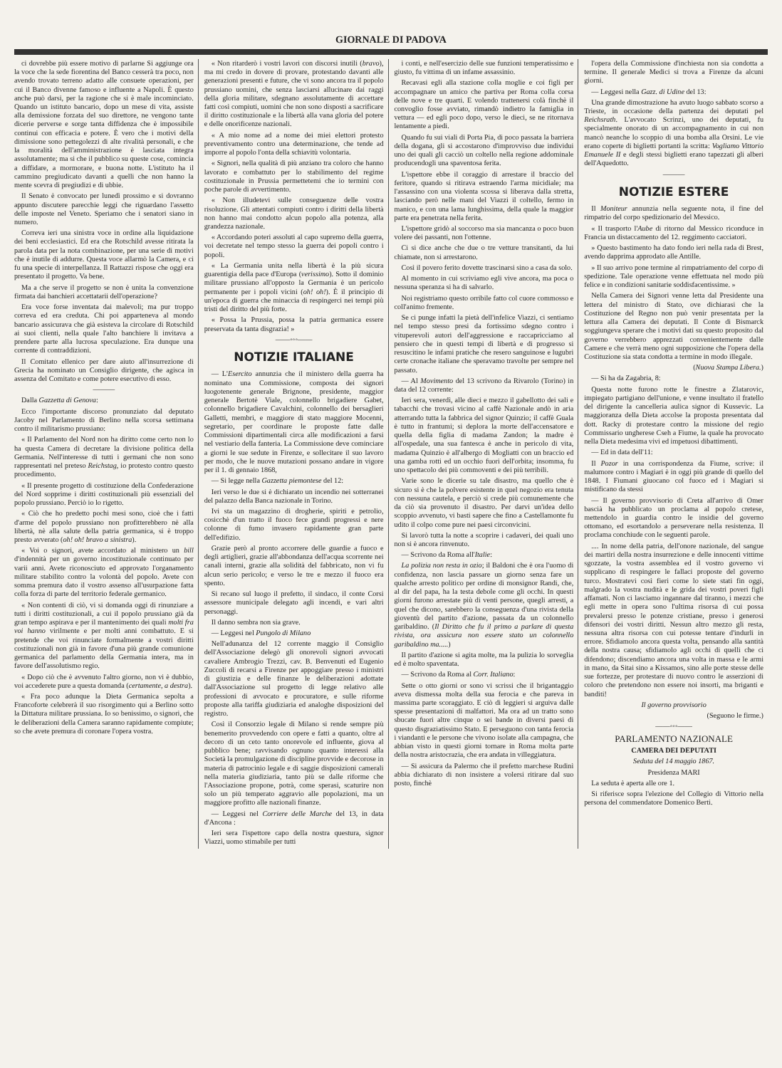GIORNALE DI PADOVA
ci dovrebbe più essere motivo di parlarne Si aggiunge ora la voce che la sede fiorentina del Banco cesserà tra poco, non avendo trovato terreno adatto alle consuete operazioni, per cui il Banco divenne famoso e influente a Napoli. È questo anche può darsi, per la ragione che si è male incominciato. Quando un istituto bancario, dopo un mese di vita, assiste alla demissione forzata del suo direttore, ne vengono tante dicerie perverse e sorge tanta diffidenza che è impossibile continui con efficacia e potere. È vero che i motivi della dimissione sono pettegolezzi di alte rivalità personali, e che la moralità dell'amministrazione è lasciata integra assolutamente; ma si che il pubblico su queste cose, comincia a diffidare, a mormorare, e buona notte. L'istituto ha il cammino pregiudicato davanti a quelli che non hanno la mente scevra di pregiudizi e di ubbie.
Il Senato è convocato per lunedì prossimo e si dovranno appunto discutere parecchie leggi che riguardano l'assetto delle imposte nel Veneto. Speriamo che i senatori siano in numero.
Correva ieri una sinistra voce in ordine alla liquidazione dei beni ecclesiastici. Ed era che Rotschild avesse ritirata la parola data per la nota combinazione, per una serie di motivi che è inutile di addurre. Questa voce allarmò la Camera, e ci fu una specie di interpellanza. Il Rattazzi rispose che oggi era presentato il progetto. Va bene.
Ma a che serve il progetto se non è unita la convenzione firmata dai banchieri accettatarii dell'operazione?
Era voce forse inventata dai malevoli; ma pur troppo correva ed era creduta. Chi poi apparteneva al mondo bancario assicurava che già esisteva la circolare di Rotschild ai suoi clienti, nella quale l'alto banchiere li invitava a prendere parte alla lucrosa speculazione. Era dunque una corrente di contraddizioni.
Il Comitato ellenico per dare aiuto all'insurrezione di Grecia ha nominato un Consiglio dirigente, che agisca in assenza del Comitato e come potere esecutivo di esso.
———
Dalla Gazzetta di Genova:
Ecco l'importante discorso pronunziato dal deputato Jacoby nel Parlamento di Berlino nella scorsa settimana contro il militarismo prussiano:
« Il Parlamento del Nord non ha diritto come certo non lo ha questa Camera di decretare la divisione politica della Germania. Nell'interesse di tutti i germani che non sono rappresentati nel preteso Reichstag, io protesto contro questo procedimento.
« Il presente progetto di costituzione della Confederazione del Nord sopprime i diritti costituzionali più essenziali del popolo prussiano. Perciò io lo rigetto.
« Ciò che ho predetto pochi mesi sono, cioè che i fatti d'arme del popolo prussiano non profitterebbero nè alla libertà, nè alla salute della patria germanica, si è troppo presto avverato (oh! oh! bravo a sinistra).
« Voi o signori, avete accordato al ministero un bill d'indennità per un governo incostituzionale continuato per varii anni. Avete riconosciuto ed approvato l'organamento militare stabilito contro la volontà del popolo. Avete con somma premura dato il vostro assenso all'usurpazione fatta colla forza di parte del territorio federale germanico.
« Non contenti di ciò, vi si domanda oggi di rinunziare a tutti i diritti costituzionali, a cui il popolo prussiano già da gran tempo aspirava e per il mantenimento dei quali molti fra voi hanno virilmente e per molti anni combattuto. E si pretende che voi rinunciate formalmente a vostri diritti costituzionali non già in favore d'una più grande comunione germanica del parlamento della Germania intera, ma in favore dell'assolutismo regio.
« Dopo ciò che è avvenuto l'altro giorno, non vi è dubbio, voi accederete pure a questa domanda (certamente, a destra).
« Fra poco adunque la Dieta Germanica sepolta a Francoforte celebrerà il suo risorgimento qui a Berlino sotto la Dittatura militare prussiana. Io so benissimo, o signori, che le deliberazioni della Camera saranno rapidamente compiute; so che avete premura di coronare l'opera vostra.
« Non ritarderò i vostri lavori con discorsi inutili (bravo), ma mi credo in dovere di provare, protestando davanti alle generazioni presenti e future, che vi sono ancora tra il popolo prussiano uomini, che senza lasciarsi allucinare dai raggi della gloria militare, sdegnano assolutamente di accettare fatti così compiuti, uomini che non sono disposti a sacrificare il diritto costituzionale e la libertà alla vana gloria del potere e delle onorificenze nazionali.
« A mio nome ad a nome dei miei elettori protesto preventivamento contro una determinazione, che tende ad imporre al popolo l'onta della schiavitù volontaria.
« Signori, nella qualità di più anziano tra coloro che hanno lavorato e combattuto per lo stabilimento del regime costituzionale in Prussia permettetemi che io termini con poche parole di avvertimento.
« Non illudetevi sulle conseguenze delle vostra risoluzione. Gli attentati compiuti contro i diritti della libertà non hanno mai condotto alcun popolo alla potenza, alla grandezza nazionale.
« Accordando poteri assoluti al capo supremo della guerra, voi decretate nel tempo stesso la guerra dei popoli contro i popoli.
« La Germania unita nella libertà è la più sicura guarentigia della pace d'Europa (verissimo). Sotto il dominio militare prussiano all'opposto la Germania è un pericolo permanente per i popoli vicini (oh! oh!). È il principio di un'epoca di guerra che minaccia di respingerci nei tempi più tristi del diritto del più forte.
« Possa la Prussia, possa la patria germanica essere preservata da tanta disgrazia! »
——◦◦◦——
NOTIZIE ITALIANE
— L'Esercito annunzia che il ministero della guerra ha nominato una Commissione, composta dei signori luogotenente generale Brignone, presidente, maggior generale Bertotè Viale, colonnello brigadiere Gabet, colonnello brigadiere Cavalchini, colonnello dei bersaglieri Galletti, membri, e maggiore di stato maggiore Mocenni, segretario, per coordinare le proposte fatte dalle Commissioni dipartimentali circa alle modificazioni a farsi nel vestiario della fanteria. La Commissione deve cominciare a giorni le sue sedute in Firenze, e sollecitare il suo lavoro per modo, che le nuove mutazioni possano andare in vigore per il 1. di gennaio 1868,
— Si legge nella Gazzetta piemontese del 12:
Ieri verso le due si è dichiarato un incendio nei sotterranei del palazzo della Banca nazionale in Torino.
Ivi sta un magazzino di drogherie, spiriti e petrolio, cosicchè d'un tratto il fuoco fece grandi progressi e nere colonne di fumo invasero rapidamente gran parte dell'edifizio.
Grazie però al pronto accorrere delle guardie a fuoco e degli artiglieri, grazie all'abbondanza dell'acqua scorrente nei canali interni, grazie alla solidità del fabbricato, non vi fu alcun serio pericolo; e verso le tre e mezzo il fuoco era spento.
Si recano sul luogo il prefetto, il sindaco, il conte Corsi assessore municipale delegato agli incendi, e vari altri personaggi.
Il danno sembra non sia grave.
— Leggesi nel Pungolo di Milano
Nell'adunanza del 12 corrente maggio il Consiglio dell'Associazione delegò gli onorevoli signori avvocati cavaliere Ambrogio Trezzi, cav. B. Benvenuti ed Eugenio Zuccoli di recarsi a Firenze per appoggiare presso i ministri di giustizia e delle finanze le deliberazioni adottate dall'Associazione sul progetto di legge relativo alle professioni di avvocato e procuratore, e sulle riforme proposte alla tariffa giudiziaria ed analoghe disposizioni del registro.
Così il Consorzio legale di Milano si rende sempre più benemerito provvedendo con opere e fatti a quanto, oltre al decoro di un ceto tanto onorevole ed influente, giova al pubblico bene; ravvisando ognuno quanto interessi alla Società la promulgazione di discipline provvide e decorose in materia di patrocinio legale e di saggie disposizioni camerali nella materia giudiziaria, tanto più se dalle riforme che l'Associazione propone, potrà, come sperasi, scaturire non solo un più temperato aggravio alle popolazioni, ma un maggiore profitto alle nazionali finanze.
— Leggesi nel Corriere delle Marche del 13, in data d'Ancona :
Ieri sera l'ispettore capo della nostra questura, signor Viazzi, uomo stimabile per tutti
i conti, e nell'esercizio delle sue funzioni temperatissimo e giusto, fu vittima di un infame assassinio.
Recavasi egli alla stazione colla moglie e coi figli per accompagnare un amico che partiva per Roma colla corsa delle nove e tre quarti. E volendo trattenersi colà finchè il convoglio fosse avviato, rimandò indietro la famiglia in vettura — ed egli poco dopo, verso le dieci, se ne ritornava lentamente a piedi.
Quando fu sui viali di Porta Pia, di poco passata la barriera della dogana, gli si accostarono d'improvviso due individui uno dei quali gli cacciò un coltello nella regione addominale producendogli una spaventosa ferita.
L'ispettore ebbe il coraggio di arrestare il braccio del feritore, quando si ritirava estraendo l'arma micidiale; ma l'assassino con una violenta scossa si liberava dalla stretta, lasciando però nelle mani del Viazzi il coltello, fermo in manico, e con una lama lunghissima, della quale la maggior parte era penetrata nella ferita.
L'ispettore gridò al soccorso ma sia mancanza o poco buon volere dei passanti, non l'ottenne.
Ci si dice anche che due o tre vetture transitanti, da lui chiamate, non si arrestarono.
Così il povero ferito dovette trascinarsi sino a casa da solo.
Al momento in cui scriviamo egli vive ancora, ma poca o nessuna speranza si ha di salvarlo.
Noi registriamo questo orribile fatto col cuore commosso e coll'animo fremente.
Se ci punge infatti la pietà dell'infelice Viazzi, ci sentiamo nel tempo stesso presi da fortissimo sdegno contro i vituperevoli autori dell'aggressione e raccapricciamo al pensiero che in questi tempi di libertà e di progresso si resuscitino le infami pratiche che resero sanguinose e lugubri certe cronache italiane che speravamo travolte per sempre nel passato.
— Al Movimento del 13 scrivono da Rivarolo (Torino) in data del 12 corrente:
Ieri sera, venerdì, alle dieci e mezzo il gabellotto dei sali e tabacchi che trovasi vicino al caffè Nazionale andò in aria atterrando tutta la fabbrica del signor Quinzio; il caffè Guala è tutto in frantumi; si deplora la morte dell'accensatore e quella della figlia di madama Zandon; la madre è all'ospedale, una sua fantesca è anche in pericolo di vita, madama Quinzio è all'albergo di Mogliatti con un braccio ed una gamba rotti ed un occhio fuori dell'orbita; insomma, fu uno spettacolo dei più commoventi e dei più terribili.
Varie sono le dicerie su tale disastro, ma quello che è sicuro si è che la polvere esistente in quel negozio era tenuta con nessuna cautela, e perciò si crede più comunemente che da ciò sia provenuto il disastro. Per darvi un'idea dello scoppio avvenuto, vi basti sapere che fino a Castellamonte fu udito il colpo come pure nei paesi circonvicini.
Si lavorò tutta la notte a scoprire i cadaveri, dei quali uno non si è ancora rinvenuto.
— Scrivono da Roma all'Italie:
La polizia non resta in ozio; il Baldoni che è ora l'uomo di confidenza, non lascia passare un giorno senza fare un qualche arresto politico per ordine di monsignor Randi, che, al dir del papa, ha la testa debole come gli occhi. In questi giorni furono arrestate più di venti persone, quegli arresti, a quel che dicono, sarebbero la conseguenza d'una rivista della gioventù del partito d'azione, passata da un colonnello garibaldino. (Il Diritto che fu il primo a parlare di questa rivista, ora assicura non essere stato un colonnello garibaldino ma.....)
Il partito d'azione si agita molte, ma la pulizia lo sorveglia ed è molto spaventata.
— Scrivono da Roma al Corr. Italiano:
Sette o otto giorni or sono vi scrissi che il brigantaggio aveva dismessa molta della sua ferocia e che pareva in massima parte scoraggiato. E ciò di leggieri si arguiva dalle spesse presentazioni di malfattori. Ma ora ad un tratto sono sbucate fuori altre cinque o sei bande in diversi paesi di questo disgraziatissimo Stato. E perseguono con tanta ferocia i viandanti e le persone che vivono isolate alla campagna, che abbian visto in questi giorni tornare in Roma molta parte della nostra aristocrazia, che era andata in villeggiatura.
— Si assicura da Palermo che il prefetto marchese Rudinì abbia dichiarato di non insistere a volersi ritirare dal suo posto, finchè
l'opera della Commissione d'inchiesta non sia condotta a termine. Il generale Medici si trova a Firenze da alcuni giorni.
— Leggesi nella Gazz. di Udine del 13:
Una grande dimostrazione ha avuto luogo sabbato scorso a Trieste, in occasione della partenza dei deputati pel Reichsrath. L'avvocato Scrinzi, uno dei deputati, fu specialmente onorato di un accompagnamento in cui non mancò neanche lo scoppio di una bomba alla Orsini. Le vie erano coperte di biglietti portanti la scritta: Vogliamo Vittorio Emanuele II e degli stessi biglietti erano tapezzati gli alberi dell'Aquedotto.
———
NOTIZIE ESTERE
Il Moniteur annunzia nella seguente nota, il fine del rimpatrio del corpo spedizionario del Messico.
« Il trasporto l'Aube di ritorno dal Messico riconduce in Francia un distaccamento del 12. reggimento cacciatori.
» Questo bastimento ha dato fondo ieri nella rada di Brest, avendo dapprima approdato alle Antille.
» Il suo arrivo pone termine al rimpatriamento del corpo di spedizione. Tale operazione venne effettuata nel modo più felice e in condizioni sanitarie soddisfacentissime. »
Nella Camera dei Signori venne letta dal Presidente una lettera del ministro di Stato, ove dichiarasi che la Costituzione del Regno non può venir presentata per la lettura alla Camera dei deputati. Il Conte di Bismarck soggiungeva sperare che i motivi dati su questo proposito dal governo verrebbero apprezzati convenientemente dalle Camere e che verrà meno ogni supposizione che l'opera della Costituzione sia stata condotta a termine in modo illegale.
(Nuova Stampa Libera.)
— Si ha da Zagabria, 8:
Questa notte furono rotte le finestre a Zlatarovic, impiegato partigiano dell'unione, e venne insultato il fratello del dirigente la cancelleria aulica signor di Kussevic. La maggioranza della Dieta accolse la proposta presentata dal dott. Racky di protestare contro la missione del regio Commissario ungherese Cseh a Fiume, la quale ha provocato nella Dieta medesima vivi ed impetuosi dibattimenti.
— Ed in data dell'11:
Il Pozor in una corrispondenza da Fiume, scrive: il malumore contro i Magiari è in oggi più grande di quello del 1848. I Fiumani giuocano col fuoco ed i Magiari si mistificano da stessi
— Il governo provvisorio di Creta all'arrivo di Omer bascià ha pubblicato un proclama al popolo cretese, mettendolo in guardia contro le insidie del governo ottomano, ed esortandolo a perseverare nella resistenza. Il proclama conchiude con le seguenti parole.
.... In nome della patria, dell'onore nazionale, del sangue dei martiri della nostra insurrezione e delle innocenti vittime sgozzate, la vostra assemblea ed il vostro governo vi supplicano di respingere le fallaci proposte del governo turco. Mostratevi così fieri come lo siete stati fin oggi, malgrado la vostra nudità e le grida dei vostri poveri figli affamati. Non ci lasciamo ingannare dal tiranno, i mezzi che egli mette in opera sono l'ultima risorsa di cui possa prevalersi presso le potenze cristiane, presso i generosi difensori dei vostri diritti. Nessun altro mezzo gli resta, nessuna altra risorsa con cui potesse tentare d'indurli in errore. Sfidiamolo ancora questa volta, pensando alla santità della nostra causa; sfidiamolo agli occhi di quelli che ci difendono; discendiamo ancora una volta in massa e le armi in mano, da Sitai sino a Kissamos, sino alle porte stesse delle sue fortezze, per protestare di nuovo contro le asserzioni di coloro che pretendono non essere noi insorti, ma briganti e banditi!
Il governo provvisorio
(Seguono le firme.)
——◦◦◦——
PARLAMENTO NAZIONALE
CAMERA DEI DEPUTATI
Seduta del 14 maggio 1867.
Presidenza MARI
La seduta è aperta alle ore 1.
Si riferisce sopra l'elezione del Collegio di Vittorio nella persona del commendatore Domenico Berti.